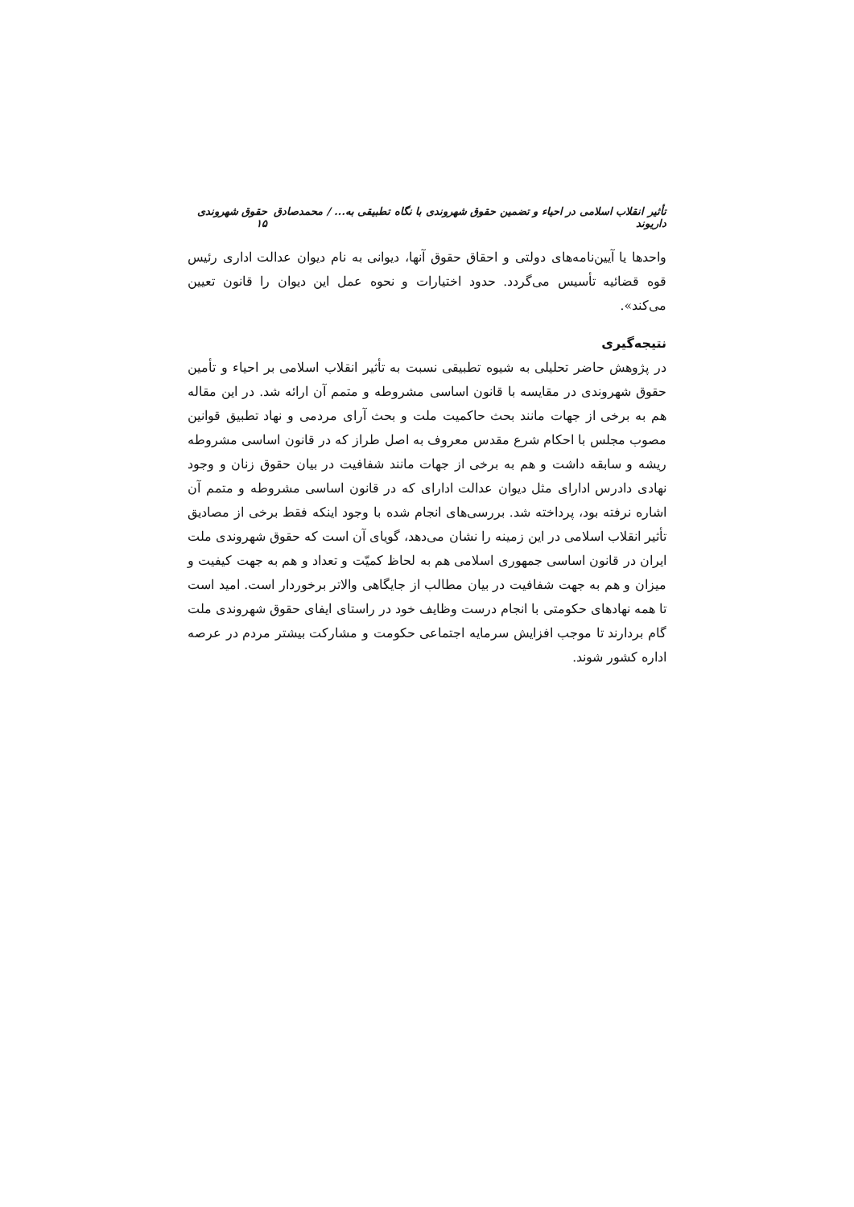تأثیر انقلاب اسلامی در احیاء و تضمین حقوق شهروندی با نگاه تطبیقی به... / محمدصادق داریوند حقوق شهروندی ۱۵
واحدها یا آیین‌نامه‌های دولتی و احقاق حقوق آنها، دیوانی به نام دیوان عدالت اداری رئیس قوه قضائیه تأسیس می‌گردد. حدود اختیارات و نحوه عمل این دیوان را قانون تعیین می‌کند».
نتیجه‌گیری
در پژوهش حاضر تحلیلی به شیوه تطبیقی نسبت به تأثیر انقلاب اسلامی بر احیاء و تأمین حقوق شهروندی در مقایسه با قانون اساسی مشروطه و متمم آن ارائه شد. در این مقاله هم به برخی از جهات مانند بحث حاکمیت ملت و بحث آرای مردمی و نهاد تطبیق قوانین مصوب مجلس با احکام شرع مقدس معروف به اصل طراز که در قانون اساسی مشروطه ریشه و سابقه داشت و هم به برخی از جهات مانند شفافیت در بیان حقوق زنان و وجود نهادی دادرس ادارای مثل دیوان عدالت ادارای که در قانون اساسی مشروطه و متمم آن اشاره نرفته بود، پرداخته شد. بررسی‌های انجام شده با وجود اینکه فقط برخی از مصادیق تأثیر انقلاب اسلامی در این زمینه را نشان می‌دهد، گویای آن است که حقوق شهروندی ملت ایران در قانون اساسی جمهوری اسلامی هم به لحاظ کمیّت و تعداد و هم به جهت کیفیت و میزان و هم به جهت شفافیت در بیان مطالب از جایگاهی والاتر برخوردار است. امید است تا همه نهادهای حکومتی با انجام درست وظایف خود در راستای ایفای حقوق شهروندی ملت گام بردارند تا موجب افزایش سرمایه اجتماعی حکومت و مشارکت بیشتر مردم در عرصه اداره کشور شوند.